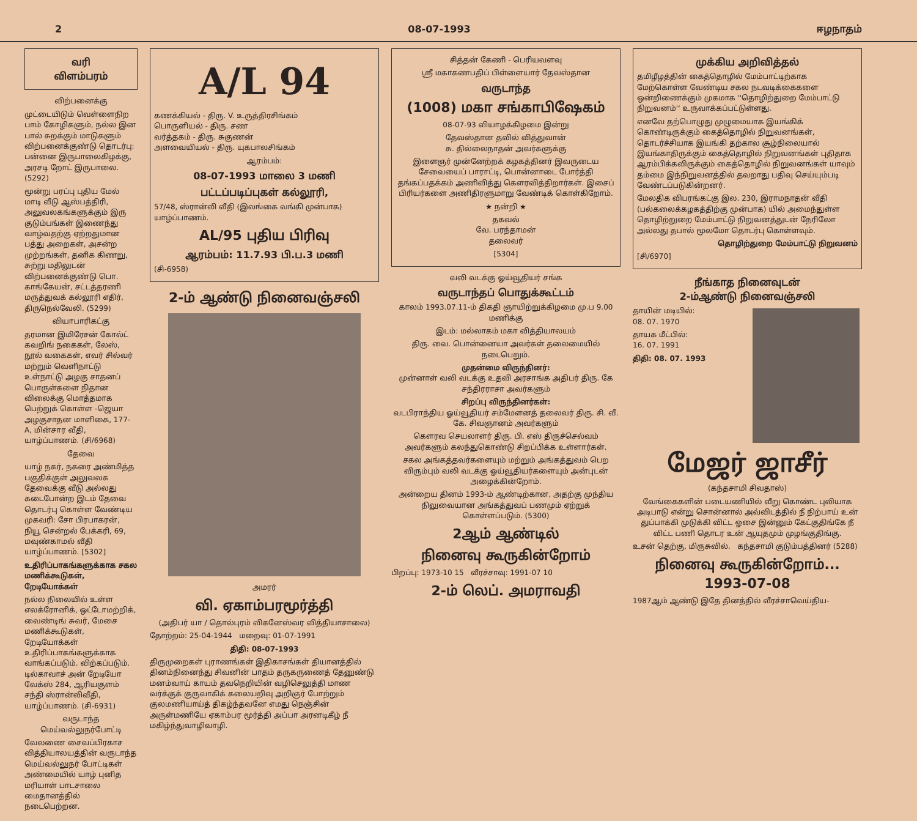2 08-07-1993 ஈழநாதம்
வரி
விளம்பரம்
விற்பனைக்கு
முட்டையிடும் வெள்ளைநிற பாம் கோழிகளும், நல்ல இன பால் சுறக்கும் மாடுகளும் விற்பனைக்குண்டு தொடர்பு: பன்னை இருபாலைகிழக்கு, அரசடி றோட் இருபாலை. (5292)
மூன்று பரப்பு புதிய மேல் மாடி வீடு ஆஸ்பத்திரி, அலுவலகங்களுக்கும் இரு குடும்பங்கள் இணைந்து வாழ்வதற்கு ஏற்றதுமான பத்து அறைகள், அசன்ற முற்றங்கள், தனிக கிணறு, சுற்று மதிலுடன் விற்பனைக்குண்டு பொ. காங்கேயன், சட்டத்தரணி மருத்துவக் கல்லூரி எதிர், திருநெல்வேலி. (5299)
வியாபாரிகட்கு
தரமான இமிரேசன் கோல்ட் கவறிங் நகைகள், லேஸ், நூல் வகைகள், எவர் சில்வர் மற்றும் வெளிநாட்டு உள்நாட்டு அழகு சாதனப் பொருள்களை நிதான விலைக்கு மொத்தமாக பெற்றுக் கொள்ள -ஜெயா அழகுசாதன மாளிகை, 177-A, மின்சார வீதி, யாழ்ப்பாணம். (சி/6968)
தேவை
யாழ் நகர், நகரை அண்மித்த பகுதிக்குள் அலுவலக தேவைக்கு வீடு அல்லது கடைபோன்ற இடம் தேவை தொடர்பு கொள்ள வேண்டிய முகவரி: சோ பிரபாகரன், நியூ சென்றல் பேக்கரி, 69, மவுண்காமல் வீதி யாழ்ப்பாணம். [5302]
உதிரிப்பாகங்களுக்காக சகல மணிக்கூடுகள், றேடியோக்கள்
நல்ல நிலையில் உள்ள எலக்ரோனிக், ஒட்டோமற்றிக், வைண்டிங் சுவர், மேசை மணிக்கூடுகள், றேடியோக்கள் உதிரிப்பாகங்களுக்காக வாங்கப்படும். விற்கப்படும். டில்காவாச் அன் றேடியோ வேக்ஸ் 284, ஆரியகுளம் சந்தி ஸ்ரான்லிவீதி, யாழ்ப்பாணம். (சி-6931)
வருடாந்த மெய்வல்லுநர்போட்டி
வேலணை சைவப்பிரகாச வித்தியாலயத்தின் வருடாந்த மெய்வல்லுநர் போட்டிகள் அண்மையில் யாழ் புனித மரியாள் பாடசாலை மைதானத்தில் நடைபெற்றன.
A/L 94
கணக்கியல் - திரு. V. உருத்திரசிங்கம்
பொருளியல் - திரு. சண
வர்த்தகம் - திரு. சுகுணன்
அளவையியல் - திரு. யுகபாலசிங்கம்
ஆரம்பம்:
08-07-1993 மாலை 3 மணி
பட்டப்படிப்புகள் கல்லூரி,
57/48, ஸ்ரான்லி வீதி (இலங்கை வங்கி முன்பாக) யாழ்ப்பாணம்.
AL/95 புதிய பிரிவு
ஆரம்பம்: 11.7.93 பி.ப.3 மணி
(சி-6958)
2-ம் ஆண்டு நினைவஞ்சலி
அமரர்
வி. ஏகாம்பரமூர்த்தி
(அதிபர் யா / தொல்புரம் விகனேஸ்வர வித்தியாசாலை)
தோற்றம்: 25-04-1944 மறைவு: 01-07-1991
திதி: 08-07-1993
திருமுறைகள் புராணங்கள் இதிகாசங்கள் தியானத்தில் தினம்நினைந்து சிவனின் பாதம் தருகருணைத் தேனுண்டு மனம்வாய் காயம் தவநெறியின் வழிசெலுத்தி மாண வர்க்குக் குருவாகிக் கலையறிவு அறிஞர் போற்றும் குலமணியாய்த் திகழ்ந்தவனே எமது நெஞ்சின் அருள்மணியே ஏகாம்பர மூர்த்தி அப்பா அரனடிகீழ் நீ மகிழ்ந்துவாழிவாழி.
சித்தன் கேணி - பெரியவளவு
ஸ்ரீ மகாகணபதிப் பிள்ளையார் தேவஸ்தான
வருடாந்த
(1008) மகா சங்காபிஷேகம்
08-07-93 வியாழக்கிழமை இன்று
தேவஸ்தான தவில் வித்துவான்
சு. தில்லைநாதன் அவர்களுக்கு
இளைஞர் முன்னேற்றக் கழகத்தினர் இவருடைய சேவையைப் பாராட்டி, பொன்னாடை போர்த்தி தங்கப்பதக்கம் அணிவித்து கௌரவித்திறார்கள். இசைப் பிரியர்களை அணிதிரளுமாறு வேண்டிக் கொள்கிறோம்.
★ நன்றி ★
தகவல்
வே. பரந்தாமன்
தலைவர்
[5304]
வலி வடக்கு ஓய்வூதியர் சங்க
வருடாந்தப் பொதுக்கூட்டம்
காலம் 1993.07.11-ம் திகதி ஞாயிற்றுக்கிழமை மு.ப 9.00 மணிக்கு
இடம்: மல்லாகம் மகா வித்தியாலயம்
திரு. வை. பொன்னையா அவர்கள் தலைமையில் நடைபெறும்.
முதன்மை விருந்தினர்:
முன்னாள் வலி வடக்கு உதவி அரசாங்க அதிபர் திரு. கே சந்திரராசா அவர்களும்
சிறப்பு விருந்தினர்கள்:
வடபிராந்திய ஓய்வூதியர் சம்மேளனத் தலைவர் திரு. சி. வீ. கே. சிவஞானம் அவர்களும்
கௌரவ செயலாளர் திரு. பி. எஸ் திருச்செல்வம் அவர்களும் கலந்துகொண்டு சிறப்பிக்க உள்ளார்கள்.
சகல அங்கத்தவர்களையும் மற்றும் அங்கத்துவம் பெற விரும்பும் வலி வடக்கு ஓய்வூதியர்களையும் அன்புடன் அழைக்கின்றோம்.
அன்றைய தினம் 1993-ம் ஆண்டிற்கான, அதற்கு முந்திய நிலுவையான அங்கத்துவப் பணமும் ஏற்றுக் கொள்ளப்படும். (5300)
2ஆம் ஆண்டில்
நினைவு கூருகின்றோம்
பிறப்பு: 1973-10 15 வீரச்சாவு: 1991-07 10
2-ம் லெப். அமராவதி
முக்கிய அறிவித்தல்
தமிழீழத்தின் கைத்தொழில் மேம்பாட்டிற்காக மேற்கொள்ள வேண்டிய சகல நடவடிக்கைகளை ஒன்றிணைக்கும் முகமாக ''தொழிற்துறை மேம்பாட்டு நிறுவனம்'' உருவாக்கப்பட்டுள்ளது.
எனவே தற்பொழுது முழுமையாக இயங்கிக் கொண்டிருக்கும் கைத்தொழில் நிறுவனங்கள், தொடர்ச்சியாக இயங்கி தற்கால சூழ்நிலையால் இயங்காதிருக்கும் கைத்தொழில் நிறுவனங்கள் புதிதாக ஆரம்பிக்கவிருக்கும் கைத்தொழில் நிறுவனங்கள் யாவும் தம்மை இந்நிறுவனத்தில் தவறாது பதிவு செய்யும்படி வேண்டப்படுகின்றனர்.
மேலதிக விபரங்கட்கு இல. 230, இராமநாதன் வீதி (பல்கலைக்கழகத்திற்கு முன்பாக) யில் அமைந்துள்ள தொழிற்றுறை மேம்பாட்டு நிறுவனத்துடன் நேரிலோ அல்லது தபால் மூலமோ தொடர்பு கொள்ளவும்.
தொழிற்துறை மேம்பாட்டு நிறுவனம்
[சி/6970]
நீங்காத நினைவுடன்
2-ம்ஆண்டு நினைவஞ்சலி
தாயின் மடியில்:
08. 07. 1970
தாயக மீட்பில்:
16. 07. 1991
திதி: 08. 07. 1993
மேஜர் ஜாசீர்
(கந்தசாமி சிவதாஸ்)
வேங்கைகளின் படையணியில் வீறு கொண்ட புலியாக அடிபாடு என்று சொன்னால் அவ்விடத்தில் நீ நிற்பாய் உன் துப்பாக்கி முடுக்கி விட்ட ஓசை இன்னும் கேட்குதிங்கே நீ விட்ட பணி தொடர உன் ஆயுதமும் முழங்குதிங்கு.
உசன் தெற்கு, மிருசுவில். கந்தசாமி குடும்பத்தினர் (5288)
நினைவு கூருகின்றோம்... 1993-07-08
1987ஆம் ஆண்டு இதே தினத்தில் வீரச்சாவெய்திய-